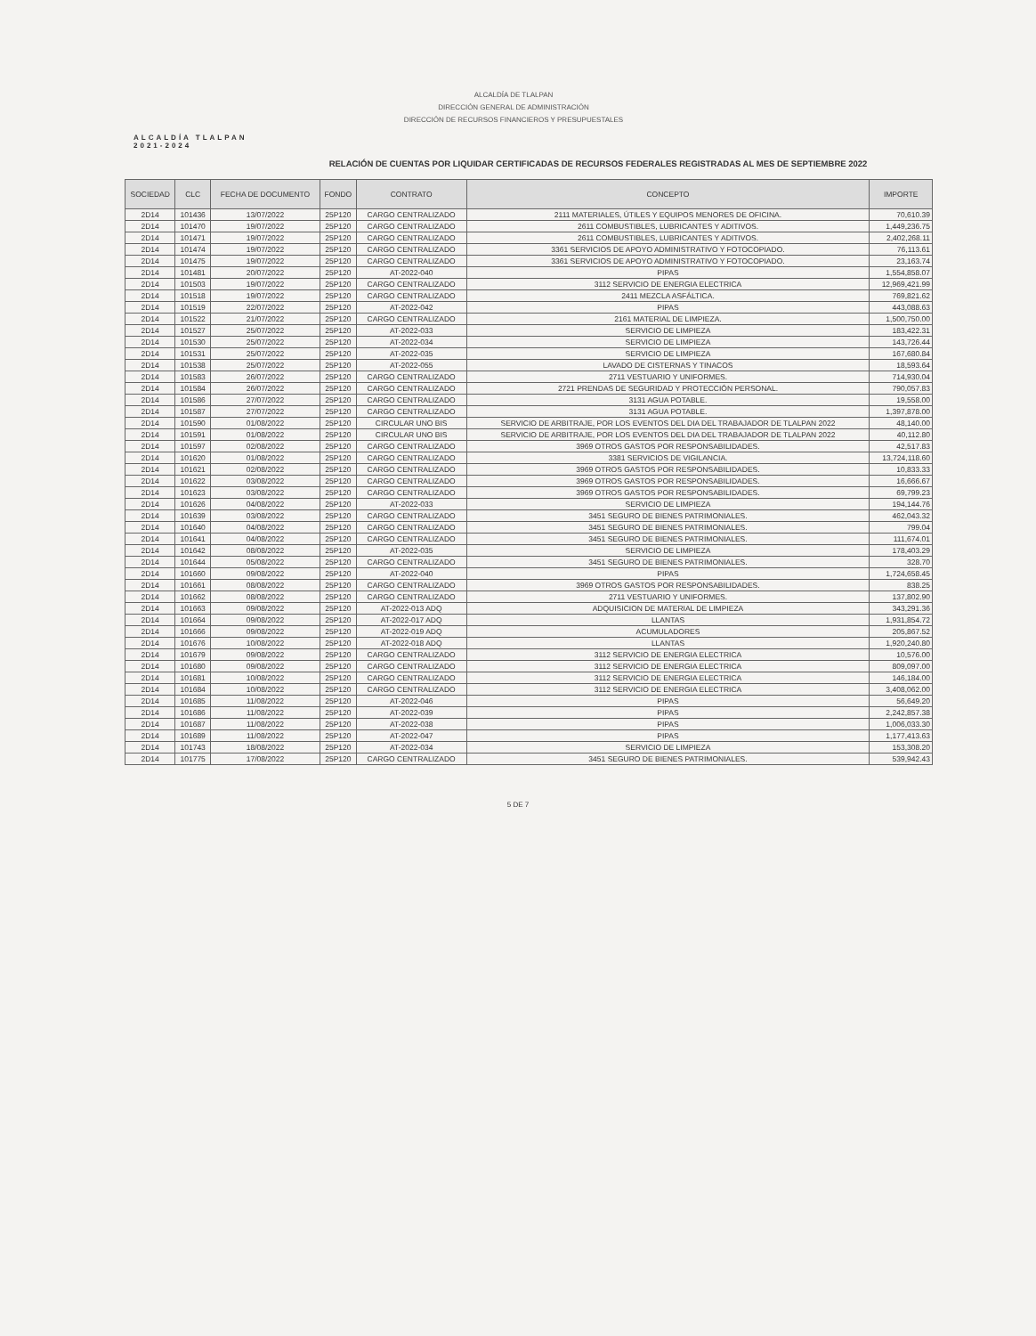ALCALDÍA TLALPAN
2021-2024
ALCALDÍA DE TLALPAN
DIRECCIÓN GENERAL DE ADMINISTRACIÓN
DIRECCIÓN DE RECURSOS FINANCIEROS Y PRESUPUESTALES
RELACIÓN DE CUENTAS POR LIQUIDAR CERTIFICADAS DE RECURSOS FEDERALES REGISTRADAS AL MES DE SEPTIEMBRE 2022
| SOCIEDAD | CLC | FECHA DE DOCUMENTO | FONDO | CONTRATO | CONCEPTO | IMPORTE |
| --- | --- | --- | --- | --- | --- | --- |
| 2D14 | 101436 | 13/07/2022 | 25P120 | CARGO CENTRALIZADO | 2111 MATERIALES, ÚTILES Y EQUIPOS MENORES DE OFICINA. | 70,610.39 |
| 2D14 | 101470 | 19/07/2022 | 25P120 | CARGO CENTRALIZADO | 2611 COMBUSTIBLES, LUBRICANTES Y ADITIVOS. | 1,449,236.75 |
| 2D14 | 101471 | 19/07/2022 | 25P120 | CARGO CENTRALIZADO | 2611 COMBUSTIBLES, LUBRICANTES Y ADITIVOS. | 2,402,268.11 |
| 2D14 | 101474 | 19/07/2022 | 25P120 | CARGO CENTRALIZADO | 3361 SERVICIOS DE APOYO ADMINISTRATIVO Y FOTOCOPIADO. | 76,113.61 |
| 2D14 | 101475 | 19/07/2022 | 25P120 | CARGO CENTRALIZADO | 3361 SERVICIOS DE APOYO ADMINISTRATIVO Y FOTOCOPIADO. | 23,163.74 |
| 2D14 | 101481 | 20/07/2022 | 25P120 | AT-2022-040 | PIPAS | 1,554,858.07 |
| 2D14 | 101503 | 19/07/2022 | 25P120 | CARGO CENTRALIZADO | 3112 SERVICIO DE ENERGIA ELECTRICA | 12,969,421.99 |
| 2D14 | 101518 | 19/07/2022 | 25P120 | CARGO CENTRALIZADO | 2411 MEZCLA ASFÁLTICA. | 769,821.62 |
| 2D14 | 101519 | 22/07/2022 | 25P120 | AT-2022-042 | PIPAS | 443,088.63 |
| 2D14 | 101522 | 21/07/2022 | 25P120 | CARGO CENTRALIZADO | 2161 MATERIAL DE LIMPIEZA. | 1,500,750.00 |
| 2D14 | 101527 | 25/07/2022 | 25P120 | AT-2022-033 | SERVICIO DE LIMPIEZA | 183,422.31 |
| 2D14 | 101530 | 25/07/2022 | 25P120 | AT-2022-034 | SERVICIO DE LIMPIEZA | 143,726.44 |
| 2D14 | 101531 | 25/07/2022 | 25P120 | AT-2022-035 | SERVICIO DE LIMPIEZA | 167,680.84 |
| 2D14 | 101538 | 25/07/2022 | 25P120 | AT-2022-055 | LAVADO DE CISTERNAS Y TINACOS | 18,593.64 |
| 2D14 | 101583 | 26/07/2022 | 25P120 | CARGO CENTRALIZADO | 2711 VESTUARIO Y UNIFORMES. | 714,930.04 |
| 2D14 | 101584 | 26/07/2022 | 25P120 | CARGO CENTRALIZADO | 2721 PRENDAS DE SEGURIDAD Y PROTECCIÓN PERSONAL. | 790,057.83 |
| 2D14 | 101586 | 27/07/2022 | 25P120 | CARGO CENTRALIZADO | 3131 AGUA POTABLE. | 19,558.00 |
| 2D14 | 101587 | 27/07/2022 | 25P120 | CARGO CENTRALIZADO | 3131 AGUA POTABLE. | 1,397,878.00 |
| 2D14 | 101590 | 01/08/2022 | 25P120 | CIRCULAR UNO BIS | SERVICIO DE ARBITRAJE, POR LOS EVENTOS DEL DIA DEL TRABAJADOR DE TLALPAN 2022 | 48,140.00 |
| 2D14 | 101591 | 01/08/2022 | 25P120 | CIRCULAR UNO BIS | SERVICIO DE ARBITRAJE, POR LOS EVENTOS DEL DIA DEL TRABAJADOR DE TLALPAN 2022 | 40,112.80 |
| 2D14 | 101597 | 02/08/2022 | 25P120 | CARGO CENTRALIZADO | 3969 OTROS GASTOS POR RESPONSABILIDADES. | 42,517.83 |
| 2D14 | 101620 | 01/08/2022 | 25P120 | CARGO CENTRALIZADO | 3381 SERVICIOS DE VIGILANCIA. | 13,724,118.60 |
| 2D14 | 101621 | 02/08/2022 | 25P120 | CARGO CENTRALIZADO | 3969 OTROS GASTOS POR RESPONSABILIDADES. | 10,833.33 |
| 2D14 | 101622 | 03/08/2022 | 25P120 | CARGO CENTRALIZADO | 3969 OTROS GASTOS POR RESPONSABILIDADES. | 16,666.67 |
| 2D14 | 101623 | 03/08/2022 | 25P120 | CARGO CENTRALIZADO | 3969 OTROS GASTOS POR RESPONSABILIDADES. | 69,799.23 |
| 2D14 | 101626 | 04/08/2022 | 25P120 | AT-2022-033 | SERVICIO DE LIMPIEZA | 194,144.76 |
| 2D14 | 101639 | 03/08/2022 | 25P120 | CARGO CENTRALIZADO | 3451 SEGURO DE BIENES PATRIMONIALES. | 462,043.32 |
| 2D14 | 101640 | 04/08/2022 | 25P120 | CARGO CENTRALIZADO | 3451 SEGURO DE BIENES PATRIMONIALES. | 799.04 |
| 2D14 | 101641 | 04/08/2022 | 25P120 | CARGO CENTRALIZADO | 3451 SEGURO DE BIENES PATRIMONIALES. | 111,674.01 |
| 2D14 | 101642 | 08/08/2022 | 25P120 | AT-2022-035 | SERVICIO DE LIMPIEZA | 178,403.29 |
| 2D14 | 101644 | 05/08/2022 | 25P120 | CARGO CENTRALIZADO | 3451 SEGURO DE BIENES PATRIMONIALES. | 328.70 |
| 2D14 | 101660 | 09/08/2022 | 25P120 | AT-2022-040 | PIPAS | 1,724,658.45 |
| 2D14 | 101661 | 08/08/2022 | 25P120 | CARGO CENTRALIZADO | 3969 OTROS GASTOS POR RESPONSABILIDADES. | 838.25 |
| 2D14 | 101662 | 08/08/2022 | 25P120 | CARGO CENTRALIZADO | 2711 VESTUARIO Y UNIFORMES. | 137,802.90 |
| 2D14 | 101663 | 09/08/2022 | 25P120 | AT-2022-013 ADQ | ADQUISICION DE MATERIAL DE LIMPIEZA | 343,291.36 |
| 2D14 | 101664 | 09/08/2022 | 25P120 | AT-2022-017 ADQ | LLANTAS | 1,931,854.72 |
| 2D14 | 101666 | 09/08/2022 | 25P120 | AT-2022-019 ADQ | ACUMULADORES | 205,867.52 |
| 2D14 | 101676 | 10/08/2022 | 25P120 | AT-2022-018 ADQ | LLANTAS | 1,920,240.80 |
| 2D14 | 101679 | 09/08/2022 | 25P120 | CARGO CENTRALIZADO | 3112 SERVICIO DE ENERGIA ELECTRICA | 10,576.00 |
| 2D14 | 101680 | 09/08/2022 | 25P120 | CARGO CENTRALIZADO | 3112 SERVICIO DE ENERGIA ELECTRICA | 809,097.00 |
| 2D14 | 101681 | 10/08/2022 | 25P120 | CARGO CENTRALIZADO | 3112 SERVICIO DE ENERGIA ELECTRICA | 146,184.00 |
| 2D14 | 101684 | 10/08/2022 | 25P120 | CARGO CENTRALIZADO | 3112 SERVICIO DE ENERGIA ELECTRICA | 3,408,062.00 |
| 2D14 | 101685 | 11/08/2022 | 25P120 | AT-2022-046 | PIPAS | 56,649.20 |
| 2D14 | 101686 | 11/08/2022 | 25P120 | AT-2022-039 | PIPAS | 2,242,857.38 |
| 2D14 | 101687 | 11/08/2022 | 25P120 | AT-2022-038 | PIPAS | 1,006,033.30 |
| 2D14 | 101689 | 11/08/2022 | 25P120 | AT-2022-047 | PIPAS | 1,177,413.63 |
| 2D14 | 101743 | 18/08/2022 | 25P120 | AT-2022-034 | SERVICIO DE LIMPIEZA | 153,308.20 |
| 2D14 | 101775 | 17/08/2022 | 25P120 | CARGO CENTRALIZADO | 3451 SEGURO DE BIENES PATRIMONIALES. | 539,942.43 |
5 DE 7